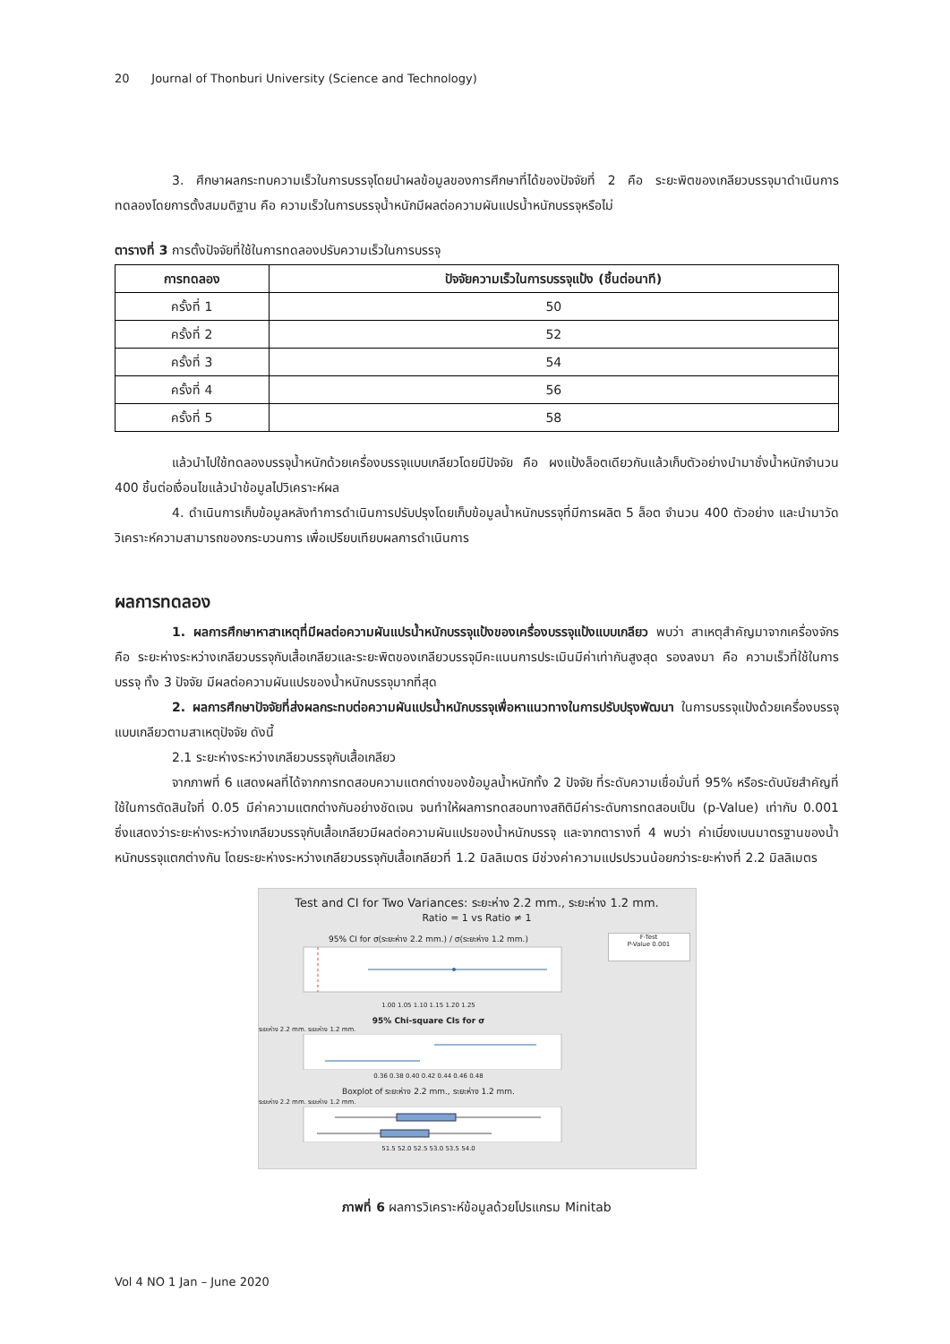20 Journal of Thonburi University (Science and Technology)
3. ศึกษาผลกระทบความเร็วในการบรรจุโดยนำผลข้อมูลของการศึกษาที่ได้ของปัจจัยที่ 2 คือ ระยะพิตของเกลียวบรรจุมาดำเนินการทดลองโดยการตั้งสมมติฐาน คือ ความเร็วในการบรรจุน้ำหนักมีผลต่อความผันแปรน้ำหนักบรรจุหรือไม่
ตารางที่ 3 การตั้งปัจจัยที่ใช้ในการทดลองปรับความเร็วในการบรรจุ
| การทดลอง | ปัจจัยความเร็วในการบรรจุแป้ง (ชิ้นต่อนาที) |
| --- | --- |
| ครั้งที่ 1 | 50 |
| ครั้งที่ 2 | 52 |
| ครั้งที่ 3 | 54 |
| ครั้งที่ 4 | 56 |
| ครั้งที่ 5 | 58 |
แล้วนำไปใช้ทดลองบรรจุน้ำหนักด้วยเครื่องบรรจุแบบเกลียวโดยมีปัจจัย คือ ผงแป้งล็อตเดียวกันแล้วเก็บตัวอย่างนำมาชั่งน้ำหนักจำนวน 400 ชิ้นต่อเงื่อนไขแล้วนำข้อมูลไปวิเคราะห์ผล
4. ดำเนินการเก็บข้อมูลหลังทำการดำเนินการปรับปรุงโดยเก็บข้อมูลน้ำหนักบรรจุที่มีการผลิต 5 ล็อต จำนวน 400 ตัวอย่าง และนำมาวัดวิเคราะห์ความสามารถของกระบวนการ เพื่อเปรียบเทียบผลการดำเนินการ
ผลการทดลอง
1. ผลการศึกษาหาสาเหตุที่มีผลต่อความผันแปรน้ำหนักบรรจุแป้งของเครื่องบรรจุแป้งแบบเกลียว พบว่า สาเหตุสำคัญมาจากเครื่องจักร คือ ระยะห่างระหว่างเกลียวบรรจุกับเสื้อเกลียวและระยะพิตของเกลียวบรรจุมีคะแนนการประเมินมีค่าเท่ากันสูงสุด รองลงมา คือ ความเร็วที่ใช้ในการบรรจุ ทั้ง 3 ปัจจัย มีผลต่อความผันแปรของน้ำหนักบรรจุมากที่สุด
2. ผลการศึกษาปัจจัยที่ส่งผลกระทบต่อความผันแปรน้ำหนักบรรจุเพื่อหาแนวทางในการปรับปรุงพัฒนา ในการบรรจุแป้งด้วยเครื่องบรรจุแบบเกลียวตามสาเหตุปัจจัย ดังนี้
2.1 ระยะห่างระหว่างเกลียวบรรจุกับเสื้อเกลียว
จากภาพที่ 6 แสดงผลที่ได้จากการทดสอบความแตกต่างของข้อมูลน้ำหนักทั้ง 2 ปัจจัย ที่ระดับความเชื่อมั่นที่ 95% หรือระดับนัยสำคัญที่ใช้ในการตัดสินใจที่ 0.05 มีค่าความแตกต่างกันอย่างชัดเจน จนทำให้ผลการทดสอบทางสถิติมีค่าระดับการทดสอบเป็น (p-Value) เท่ากับ 0.001 ซึ่งแสดงว่าระยะห่างระหว่างเกลียวบรรจุกับเสื้อเกลียวมีผลต่อความผันแปรของน้ำหนักบรรจุ และจากตารางที่ 4 พบว่า ค่าเบี่ยงเบนมาตรฐานของน้ำหนักบรรจุแตกต่างกัน โดยระยะห่างระหว่างเกลียวบรรจุกับเสื้อเกลียวที่ 1.2 มิลลิเมตร มีช่วงค่าความแปรปรวนน้อยกว่าระยะห่างที่ 2.2 มิลลิเมตร
Test and CI for Two Variances: ระยะห่าง 2.2 mm., ระยะห่าง 1.2 mm.
Ratio = 1 vs Ratio ≠ 1
95% CI for σ(ระยะห่าง 2.2 mm.) / σ(ระยะห่าง 1.2 mm.)
1.00 1.05 1.10 1.15 1.20 1.25
95% Chi-square CIs for σ
ระยะห่าง 2.2 mm. ระยะห่าง 1.2 mm.
0.36 0.38 0.40 0.42 0.44 0.46 0.48
Boxplot of ระยะห่าง 2.2 mm., ระยะห่าง 1.2 mm.
ระยะห่าง 2.2 mm. ระยะห่าง 1.2 mm.
51.5 52.0 52.5 53.0 53.5 54.0
F-Test
P-Value 0.001
ภาพที่ 6 ผลการวิเคราะห์ข้อมูลด้วยโปรแกรม Minitab
Vol 4 NO 1 Jan – June 2020